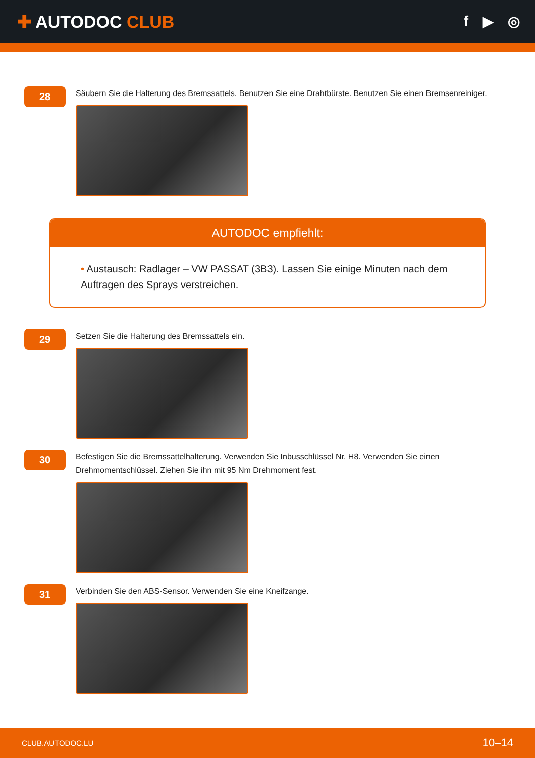✚ AUTODOC CLUB
f ▶ ◎
28
Säubern Sie die Halterung des Bremssattels. Benutzen Sie eine Drahtbürste. Benutzen Sie einen Bremsenreiniger.
AUTODOC empfiehlt:
• Austausch: Radlager – VW PASSAT (3B3). Lassen Sie einige Minuten nach dem Auftragen des Sprays verstreichen.
29
Setzen Sie die Halterung des Bremssattels ein.
30
Befestigen Sie die Bremssattelhalterung. Verwenden Sie Inbusschlüssel Nr. H8. Verwenden Sie einen Drehmomentschlüssel. Ziehen Sie ihn mit 95 Nm Drehmoment fest.
31
Verbinden Sie den ABS-Sensor. Verwenden Sie eine Kneifzange.
CLUB.AUTODOC.LU 10–14